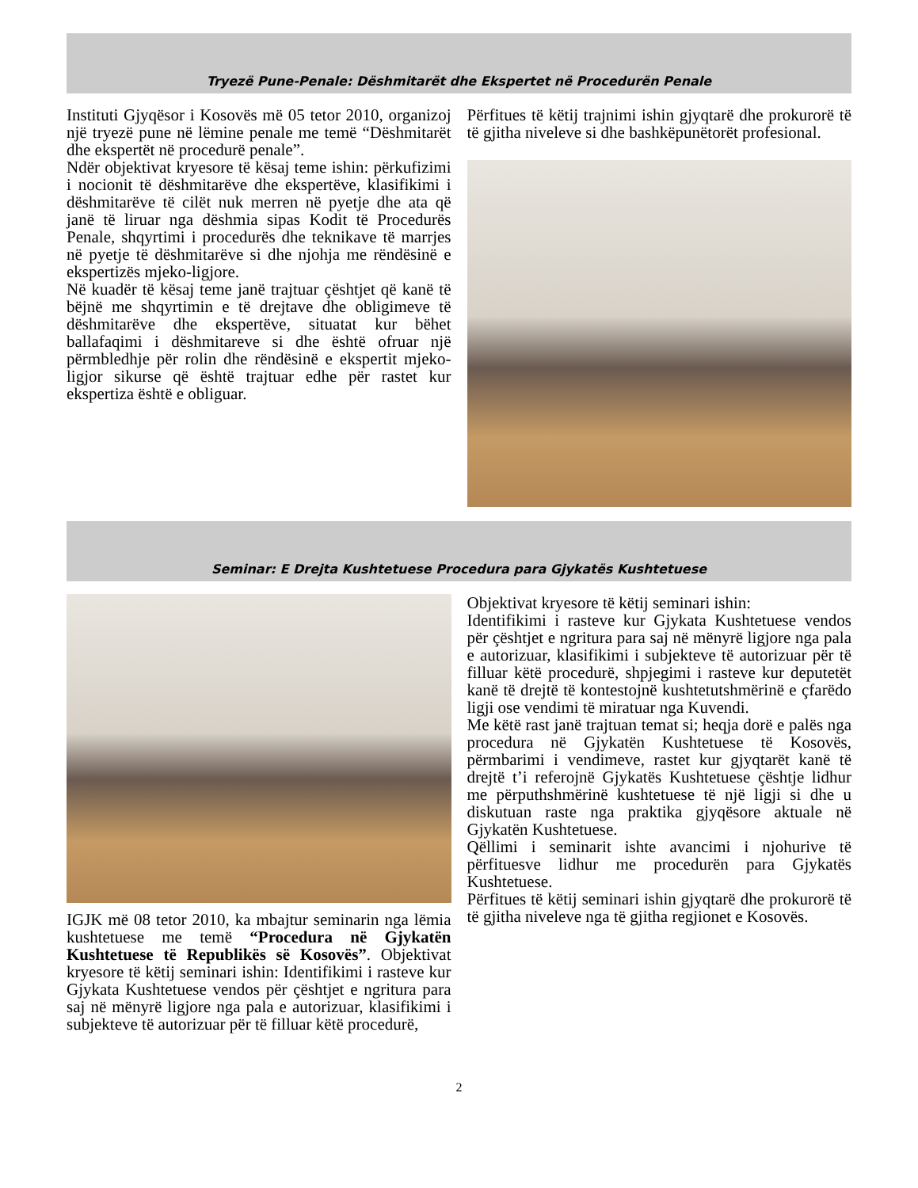Tryezë Pune-Penale: Dëshmitarët dhe Ekspertet në Procedurën Penale
Instituti Gjyqësor i Kosovës më 05 tetor 2010, organizoj një tryezë pune në lëmine penale me temë “Dëshmitarët dhe ekspertët në procedurë penale”.
Ndër objektivat kryesore të kësaj teme ishin: përkufizimi i nocionit të dëshmitarëve dhe ekspertëve, klasifikimi i dëshmitarëve të cilët nuk merren në pyetje dhe ata që janë të liruar nga dëshmia sipas Kodit të Procedurës Penale, shqyrtimi i procedurës dhe teknikave të marrjes në pyetje të dëshmitarëve si dhe njohja me rëndësinë e ekspertizës mjeko-ligjore.
Në kuadër të kësaj teme janë trajtuar çështjet që kanë të bëjnë me shqyrtimin e të drejtave dhe obligimeve të dëshmitarëve dhe ekspertëve, situatat kur bëhet ballafaqimi i dëshmitareve si dhe është ofruar një përmbledhje për rolin dhe rëndësinë e ekspertit mjeko-ligjor sikurse që është trajtuar edhe për rastet kur ekspertiza është e obliguar.
Përfitues të këtij trajnimi ishin gjyqtarë dhe prokurorë të të gjitha niveleve si dhe bashkëpunëtorët profesional.
Seminar: E Drejta Kushtetuese Procedura para Gjykatës Kushtetuese
IGJK më 08 tetor 2010, ka mbajtur seminarin nga lëmia kushtetuese me temë “Procedura në Gjykatën Kushtetuese të Republikës së Kosovës”. Objektivat kryesore të këtij seminari ishin: Identifikimi i rasteve kur Gjykata Kushtetuese vendos për çështjet e ngritura para saj në mënyrë ligjore nga pala e autorizuar, klasifikimi i subjekteve të autorizuar për të filluar këtë procedurë,
Objektivat kryesore të këtij seminari ishin:
Identifikimi i rasteve kur Gjykata Kushtetuese vendos për çështjet e ngritura para saj në mënyrë ligjore nga pala e autorizuar, klasifikimi i subjekteve të autorizuar për të filluar këtë procedurë, shpjegimi i rasteve kur deputetët kanë të drejtë të kontestojnë kushtetutshmërinë e çfarëdo ligji ose vendimi të miratuar nga Kuvendi.
Me këtë rast janë trajtuan temat si; heqja dorë e palës nga procedura në Gjykatën Kushtetuese të Kosovës, përmbarimi i vendimeve, rastet kur gjyqtarët kanë të drejtë t’i referojnë Gjykatës Kushtetuese çështje lidhur me përputhshmërinë kushtetuese të një ligji si dhe u diskutuan raste nga praktika gjyqësore aktuale në Gjykatën Kushtetuese.
Qëllimi i seminarit ishte avancimi i njohurive të përfituesve lidhur me procedurën para Gjykatës Kushtetuese.
Përfitues të këtij seminari ishin gjyqtarë dhe prokurorë të të gjitha niveleve nga të gjitha regjionet e Kosovës.
2